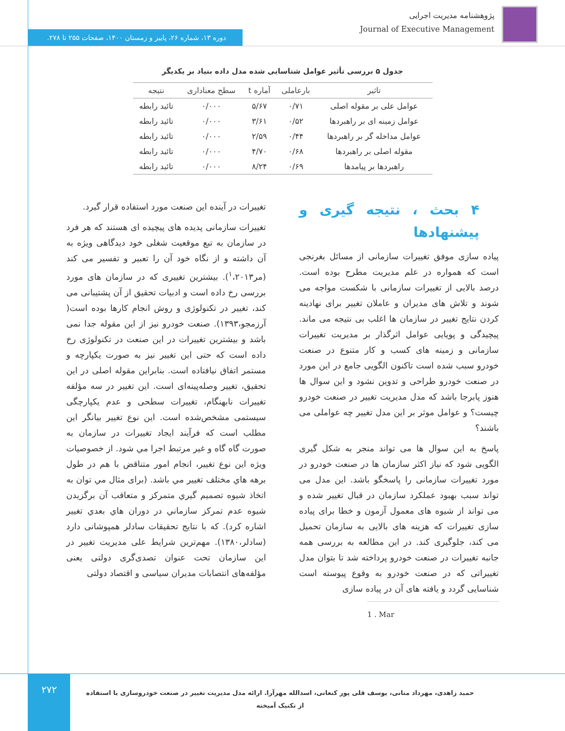پژوهشنامه مدیریت اجرایی
Journal of Executive Management
دوره ۱۳، شماره ۲۶، پاییز و زمستان ۱۴۰۰، صفحات ۲۵۵ تا ۲۷۸.
جدول ۵ بررسی تأثیر عوامل شناسایی شده مدل داده بنیاد بر یکدیگر
| تاثیر | بارعاملی | آماره t | سطح معناداری | نتیجه |
| --- | --- | --- | --- | --- |
| عوامل علی بر مقوله اصلی | ۰/۷۱ | ۵/۶۷ | ۰/۰۰۰ | تائید رابطه |
| عوامل زمینه ای بر راهبردها | ۰/۵۲ | ۳/۶۱ | ۰/۰۰۰ | تائید رابطه |
| عوامل مداخله گر بر راهبردها | ۰/۴۴ | ۲/۵۹ | ۰/۰۰۰ | تائید رابطه |
| مقوله اصلی بر راهبردها | ۰/۶۸ | ۴/۷۰ | ۰/۰۰۰ | تائید رابطه |
| راهبردها بر پیامدها | ۰/۶۹ | ۸/۲۴ | ۰/۰۰۰ | تائید رابطه |
۴ بحث ، نتیجه گیری و پیشنهادها
پیاده سازی موفق تغییرات سازمانی از مسائل بغرنجی است که همواره در علم مدیریت مطرح بوده است. درصد بالایی از تغییرات سازمانی با شکست مواجه می شوند و تلاش های مدیران و عاملان تغییر برای نهادینه کردن نتایج تغییر در سازمان ها اغلب بی نتیجه می ماند. پیچیدگی و پویایی عوامل اثرگذار بر مدیریت تغییرات سازمانی و زمینه های کسب و کار متنوع در صنعت خودرو سبب شده است تاکنون الگویی جامع در این مورد در صنعت خودرو طراحی و تدوین نشود و این سوال ها هنوز پابرجا باشد که مدل مدیریت تغییر در صنعت خودرو چیست؟ و عوامل موثر بر این مدل تغییر چه عواملی می باشند؟
پاسخ به این سوال ها می تواند منجر به شکل گیری الگویی شود که نیاز اکثر سازمان ها در صنعت خودرو در مورد تغییرات سازمانی را پاسخگو باشد. این مدل می تواند سبب بهبود عملکرد سازمان در قبال تغییر شده و می تواند از شیوه های معمول آزمون و خطا برای پیاده سازی تغییرات که هزینه های بالایی به سازمان تحمیل می کند، جلوگیری کند. در این مطالعه به بررسی همه جانبه تغییرات در صنعت خودرو پرداخته شد تا بتوان مدل تغییراتی که در صنعت خودرو به وقوع پیوسته است شناسایی گردد و یافته های آن در پیاده سازی
1 . Mar
تغییرات در آینده این صنعت مورد استفاده قرار گیرد.
تغییرات سازمانی پدیده های پیچیده ای هستند که هر فرد در سازمان به تبع موقعیت شغلی خود دیدگاهی ویژه به آن داشته و از نگاه خود آن را تعبیر و تفسیر می کند (مر<sup>۱</sup>،۲۰۱۳). بیشترین تغییری که در سازمان های مورد بررسی رخ داده است و ادبیات تحقیق از آن پشتیبانی می کند، تغییر در تکنولوژی و روش انجام کارها بوده است( آرزمجو،۱۳۹۳). صنعت خودرو نیز از این مقوله جدا نمی باشد و بیشترین تغییرات در این صنعت در تکنولوژی رخ داده است که حتی این تغییر نیز به صورت یکپارچه و مستمر اتفاق نیافتاده است. بنابراین مقوله اصلی در این تحقیق، تغییر وصله‌پینه‌ای است. این تغییر در سه مؤلفه تغییرات نابهنگام، تغییرات سطحی و عدم یکپارچگی سیستمی مشخص‌شده است. این نوع تغییر بیانگر این مطلب است که فرآیند ایجاد تغییرات در سازمان به صورت گاه گاه و غیر مرتبط اجرا مي شود. از خصوصیات ویژه این نوع تغییر، انجام امور متناقض با هم در طول برهه هاي مختلف تغییر مي باشد. (برای مثال مي توان به اتخاذ شیوه تصمیم گیري متمرکز و متعاقب آن برگزیدن شیوه عدم تمرکز سازماني در دوران هاي بعدي تغییر اشاره کرد). که با نتایج تحقیقات سادلر همپوشانی دارد (سادلر،۱۳۸۰). مهم‌ترین شرایط علی مدیریت تغییر در این سازمان تحت عنوان تصدی‌گری دولتی یعنی مؤلفه‌های انتصابات مدیران سیاسی و اقتصاد دولتی
۲۷۲
حمید زاهدی، مهرداد متانی، یوسف قلی پور کنعانی، اسدالله مهرآرا. ارائه مدل مدیریت تغییر در صنعت خودروسازی با استفاده از تکنیک آمیخته